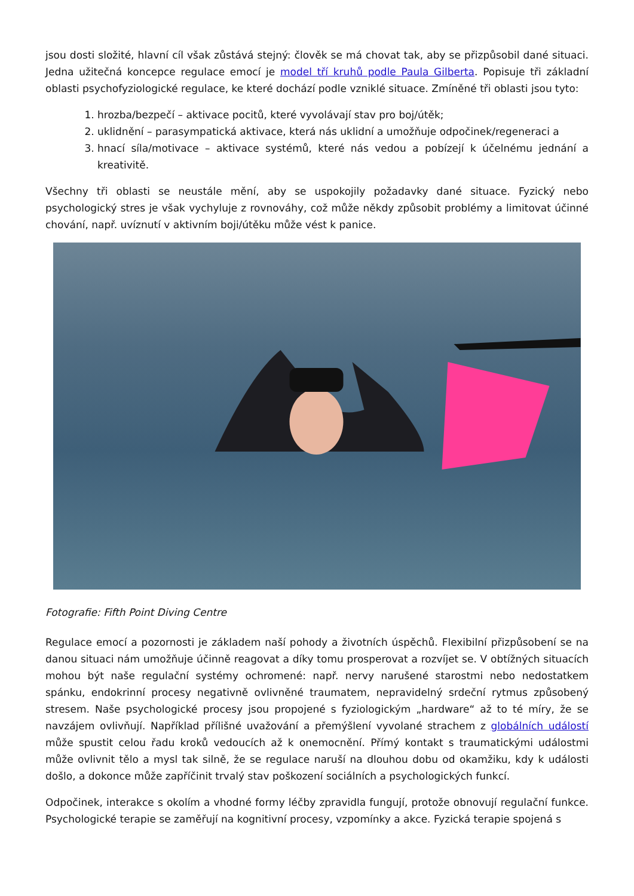jsou dosti složité, hlavní cíl však zůstává stejný: člověk se má chovat tak, aby se přizpůsobil dané situaci. Jedna užitečná koncepce regulace emocí je model tří kruhů podle Paula Gilberta. Popisuje tři základní oblasti psychofyziologické regulace, ke které dochází podle vzniklé situace. Zmíněné tři oblasti jsou tyto:
1. hrozba/bezpečí – aktivace pocitů, které vyvolávají stav pro boj/útěk;
2. uklidnění – parasympatická aktivace, která nás uklidní a umožňuje odpočinek/regeneraci a
3. hnací síla/motivace – aktivace systémů, které nás vedou a pobízejí k účelnému jednání a kreativitě.
Všechny tři oblasti se neustále mění, aby se uspokojily požadavky dané situace. Fyzický nebo psychologický stres je však vychyluje z rovnováhy, což může někdy způsobit problémy a limitovat účinné chování, např. uvíznutí v aktivním boji/útěku může vést k panice.
Fotografie: Fifth Point Diving Centre
Regulace emocí a pozornosti je základem naší pohody a životních úspěchů. Flexibilní přizpůsobení se na danou situaci nám umožňuje účinně reagovat a díky tomu prosperovat a rozvíjet se. V obtížných situacích mohou být naše regulační systémy ochromené: např. nervy narušené starostmi nebo nedostatkem spánku, endokrinní procesy negativně ovlivněné traumatem, nepravidelný srdeční rytmus způsobený stresem. Naše psychologické procesy jsou propojené s fyziologickým „hardware“ až to té míry, že se navzájem ovlivňují. Například přílišné uvažování a přemýšlení vyvolané strachem z globálních událostí může spustit celou řadu kroků vedoucích až k onemocnění. Přímý kontakt s traumatickými událostmi může ovlivnit tělo a mysl tak silně, že se regulace naruší na dlouhou dobu od okamžiku, kdy k události došlo, a dokonce může zapříčinit trvalý stav poškození sociálních a psychologických funkcí.
Odpočinek, interakce s okolím a vhodné formy léčby zpravidla fungují, protože obnovují regulační funkce. Psychologické terapie se zaměřují na kognitivní procesy, vzpomínky a akce. Fyzická terapie spojená s